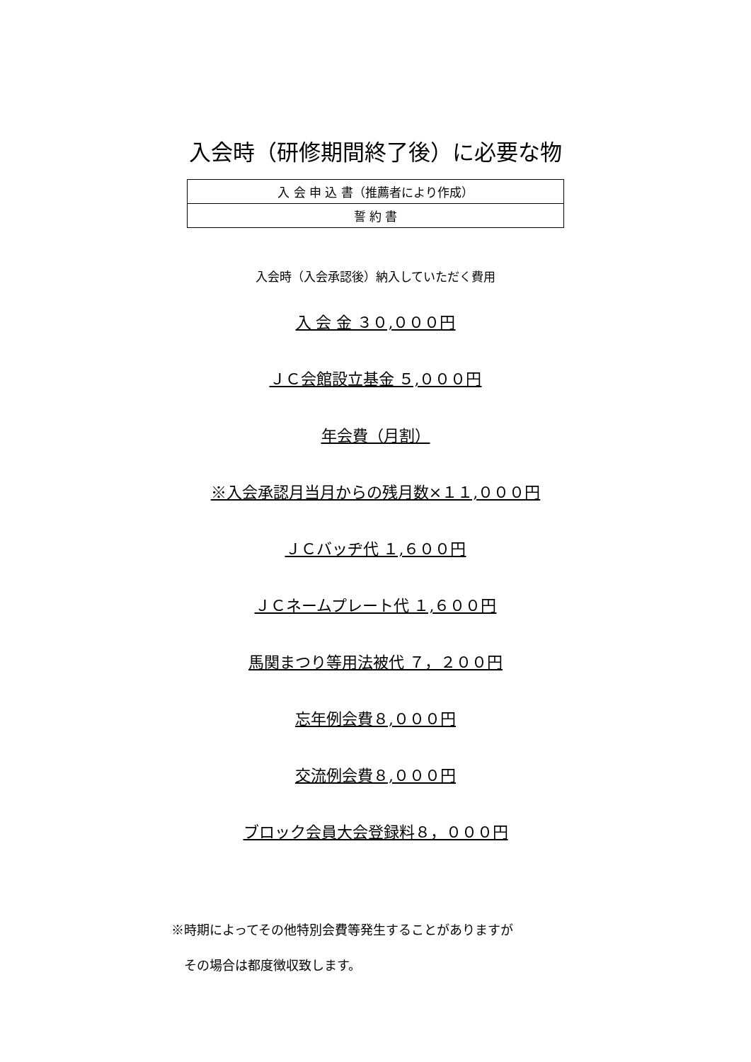入会時（研修期間終了後）に必要な物
| 入 会 申 込 書（推薦者により作成） |
| 誓 約 書 |
入会時（入会承認後）納入していただく費用
入 会 金 ３０,０００円
ＪＣ会館設立基金 ５,０００円
年会費（月割）
※入会承認月当月からの残月数×１１,０００円
ＪＣバッヂ代 １,６００円
ＪＣネームプレート代 １,６００円
馬関まつり等用法被代 ７，２００円
忘年例会費８,０００円
交流例会費８,０００円
ブロック会員大会登録料８，０００円
※時期によってその他特別会費等発生することがありますが
　その場合は都度徴収致します。